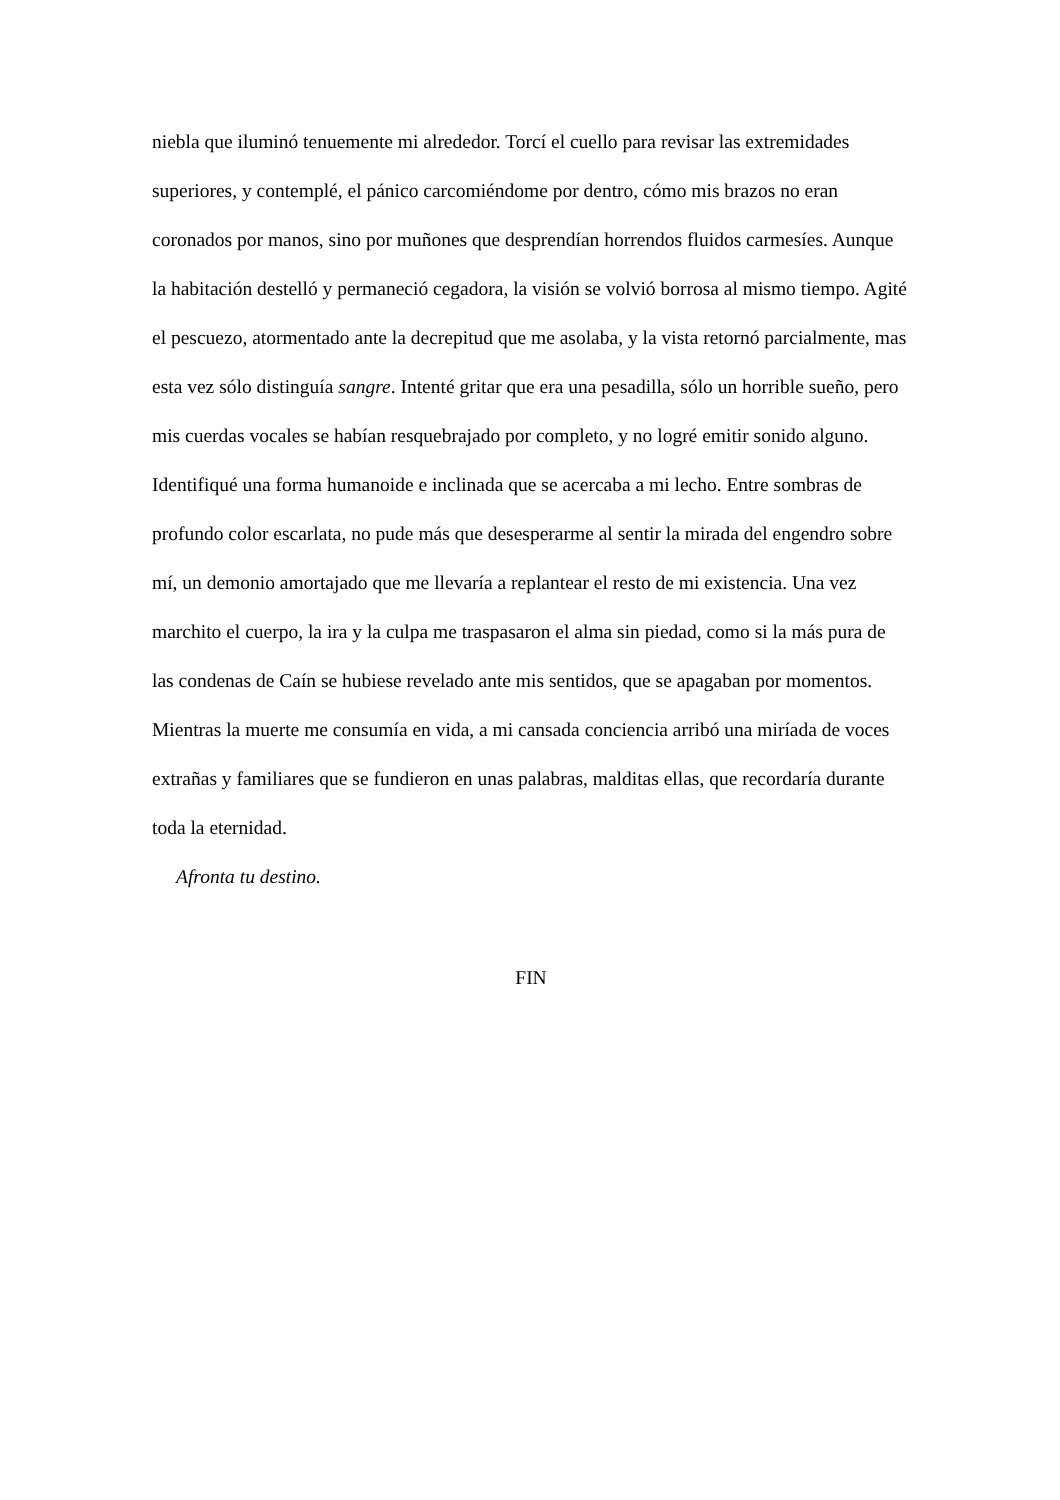niebla que iluminó tenuemente mi alrededor. Torcí el cuello para revisar las extremidades superiores, y contemplé, el pánico carcomiéndome por dentro, cómo mis brazos no eran coronados por manos, sino por muñones que desprendían horrendos fluidos carmesíes. Aunque la habitación destelló y permaneció cegadora, la visión se volvió borrosa al mismo tiempo. Agité el pescuezo, atormentado ante la decrepitud que me asolaba, y la vista retornó parcialmente, mas esta vez sólo distinguía sangre. Intenté gritar que era una pesadilla, sólo un horrible sueño, pero mis cuerdas vocales se habían resquebrajado por completo, y no logré emitir sonido alguno. Identifiqué una forma humanoide e inclinada que se acercaba a mi lecho. Entre sombras de profundo color escarlata, no pude más que desesperarme al sentir la mirada del engendro sobre mí, un demonio amortajado que me llevaría a replantear el resto de mi existencia. Una vez marchito el cuerpo, la ira y la culpa me traspasaron el alma sin piedad, como si la más pura de las condenas de Caín se hubiese revelado ante mis sentidos, que se apagaban por momentos. Mientras la muerte me consumía en vida, a mi cansada conciencia arribó una miríada de voces extrañas y familiares que se fundieron en unas palabras, malditas ellas, que recordaría durante toda la eternidad.
Afronta tu destino.
FIN